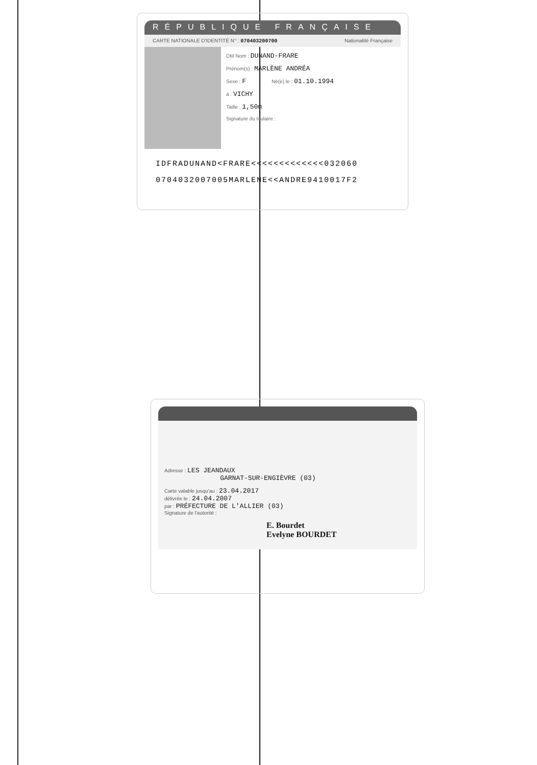RÉPUBLIQUE FRANÇAISE
CARTE NATIONALE D'IDENTITÉ N° : 070403200700 Nationalité Française
DM Nom : DUNAND-FRARE
Prénom(s) : MARLÈNE ANDRÉA
Sexe : F Né(e) le : 01.10.1994
à : VICHY
Taille : 1,50m
Signature du titulaire :
IDFRADUNAND<FRARE<<<<<<<<<<<<<032060
0704032007005MARLENE<<ANDRE9410017F2
Adresse : LES JEANDAUX
GARNAT-SUR-ENGIÈVRE (03)
Carte valable jusqu'au : 23.04.2017
délivrée le : 24.04.2007
par : PRÉFECTURE DE L'ALLIER (03)
Signature de l'autorité :
E. Bourdet
Evelyne BOURDET